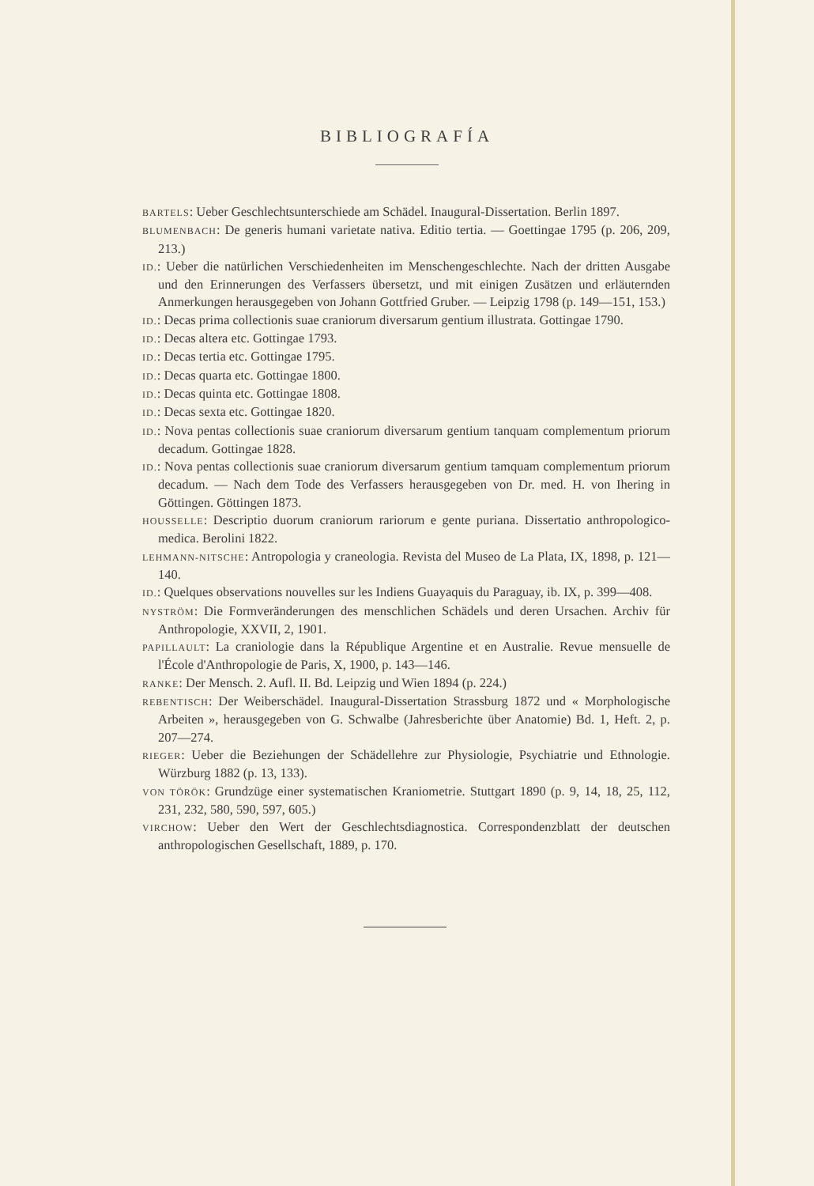BIBLIOGRAFÍA
BARTELS: Ueber Geschlechtsunterschiede am Schädel. Inaugural-Dissertation. Berlin 1897.
BLUMENBACH: De generis humani varietate nativa. Editio tertia. — Goettingae 1795 (p. 206, 209, 213.)
ID.: Ueber die natürlichen Verschiedenheiten im Menschengeschlechte. Nach der dritten Ausgabe und den Erinnerungen des Verfassers übersetzt, und mit einigen Zusätzen und erläuternden Anmerkungen herausgegeben von Johann Gottfried Gruber. — Leipzig 1798 (p. 149—151, 153.)
ID.: Decas prima collectionis suae craniorum diversarum gentium illustrata. Gottingae 1790.
ID.: Decas altera etc. Gottingae 1793.
ID.: Decas tertia etc. Gottingae 1795.
ID.: Decas quarta etc. Gottingae 1800.
ID.: Decas quinta etc. Gottingae 1808.
ID.: Decas sexta etc. Gottingae 1820.
ID.: Nova pentas collectionis suae craniorum diversarum gentium tanquam complementum priorum decadum. Gottingae 1828.
ID.: Nova pentas collectionis suae craniorum diversarum gentium tamquam complementum priorum decadum. — Nach dem Tode des Verfassers herausgegeben von Dr. med. H. von Ihering in Göttingen. Göttingen 1873.
HOUSSELLE: Descriptio duorum craniorum rariorum e gente puriana. Dissertatio anthropologico-medica. Berolini 1822.
LEHMANN-NITSCHE: Antropologia y craneologia. Revista del Museo de La Plata, IX, 1898, p. 121—140.
ID.: Quelques observations nouvelles sur les Indiens Guayaquis du Paraguay, ib. IX, p. 399—408.
NYSTRÖM: Die Formveränderungen des menschlichen Schädels und deren Ursachen. Archiv für Anthropologie, XXVII, 2, 1901.
PAPILLAULT: La craniologie dans la République Argentine et en Australie. Revue mensuelle de l'École d'Anthropologie de Paris, X, 1900, p. 143—146.
RANKE: Der Mensch. 2. Aufl. II. Bd. Leipzig und Wien 1894 (p. 224.)
REBENTISCH: Der Weiberschädel. Inaugural-Dissertation Strassburg 1872 und « Morphologische Arbeiten », herausgegeben von G. Schwalbe (Jahresberichte über Anatomie) Bd. 1, Heft. 2, p. 207—274.
RIEGER: Ueber die Beziehungen der Schädellehre zur Physiologie, Psychiatrie und Ethnologie. Würzburg 1882 (p. 13, 133).
VON TÖRÖK: Grundzüge einer systematischen Kraniometrie. Stuttgart 1890 (p. 9, 14, 18, 25, 112, 231, 232, 580, 590, 597, 605.)
VIRCHOW: Ueber den Wert der Geschlechtsdiagnostica. Correspondenzblatt der deutschen anthropologischen Gesellschaft, 1889, p. 170.